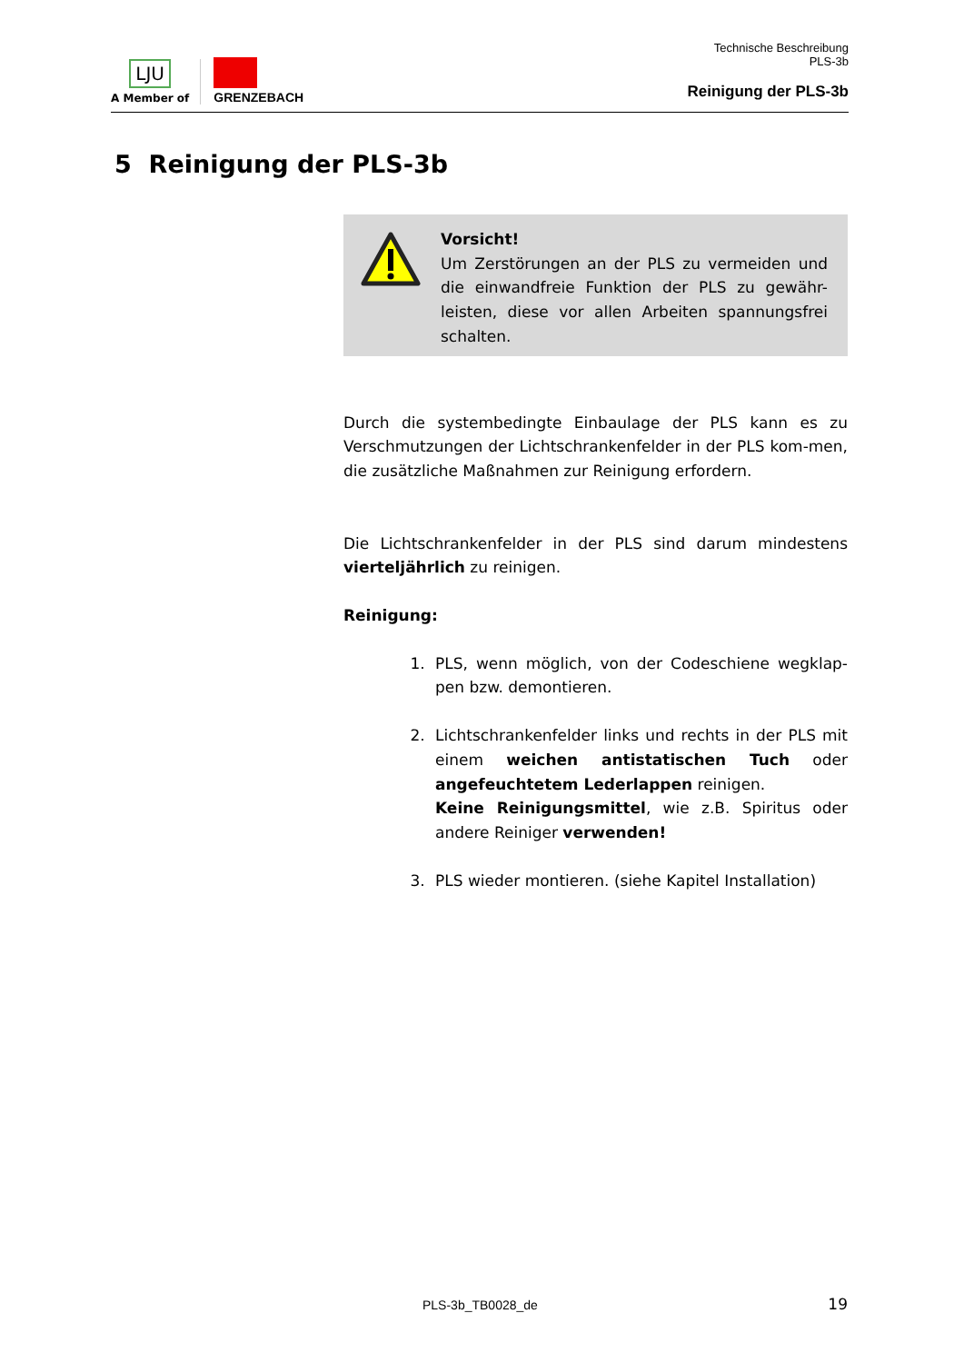LJU
A Member of
GRENZEBACH
Technische Beschreibung
PLS-3b
Reinigung der PLS-3b
5 Reinigung der PLS-3b
Vorsicht!
Um Zerstörungen an der PLS zu vermeiden und die einwandfreie Funktion der PLS zu gewähr-leisten, diese vor allen Arbeiten spannungsfrei schalten.
Durch die systembedingte Einbaulage der PLS kann es zu Verschmutzungen der Lichtschrankenfelder in der PLS kom-men, die zusätzliche Maßnahmen zur Reinigung erfordern.
Die Lichtschrankenfelder in der PLS sind darum mindestens vierteljährlich zu reinigen.
Reinigung:
1. PLS, wenn möglich, von der Codeschiene wegklap-pen bzw. demontieren.
2. Lichtschrankenfelder links und rechts in der PLS mit einem weichen antistatischen Tuch oder angefeuchtetem Lederlappen reinigen.
Keine Reinigungsmittel, wie z.B. Spiritus oder andere Reiniger verwenden!
3. PLS wieder montieren. (siehe Kapitel Installation)
PLS-3b_TB0028_de 19